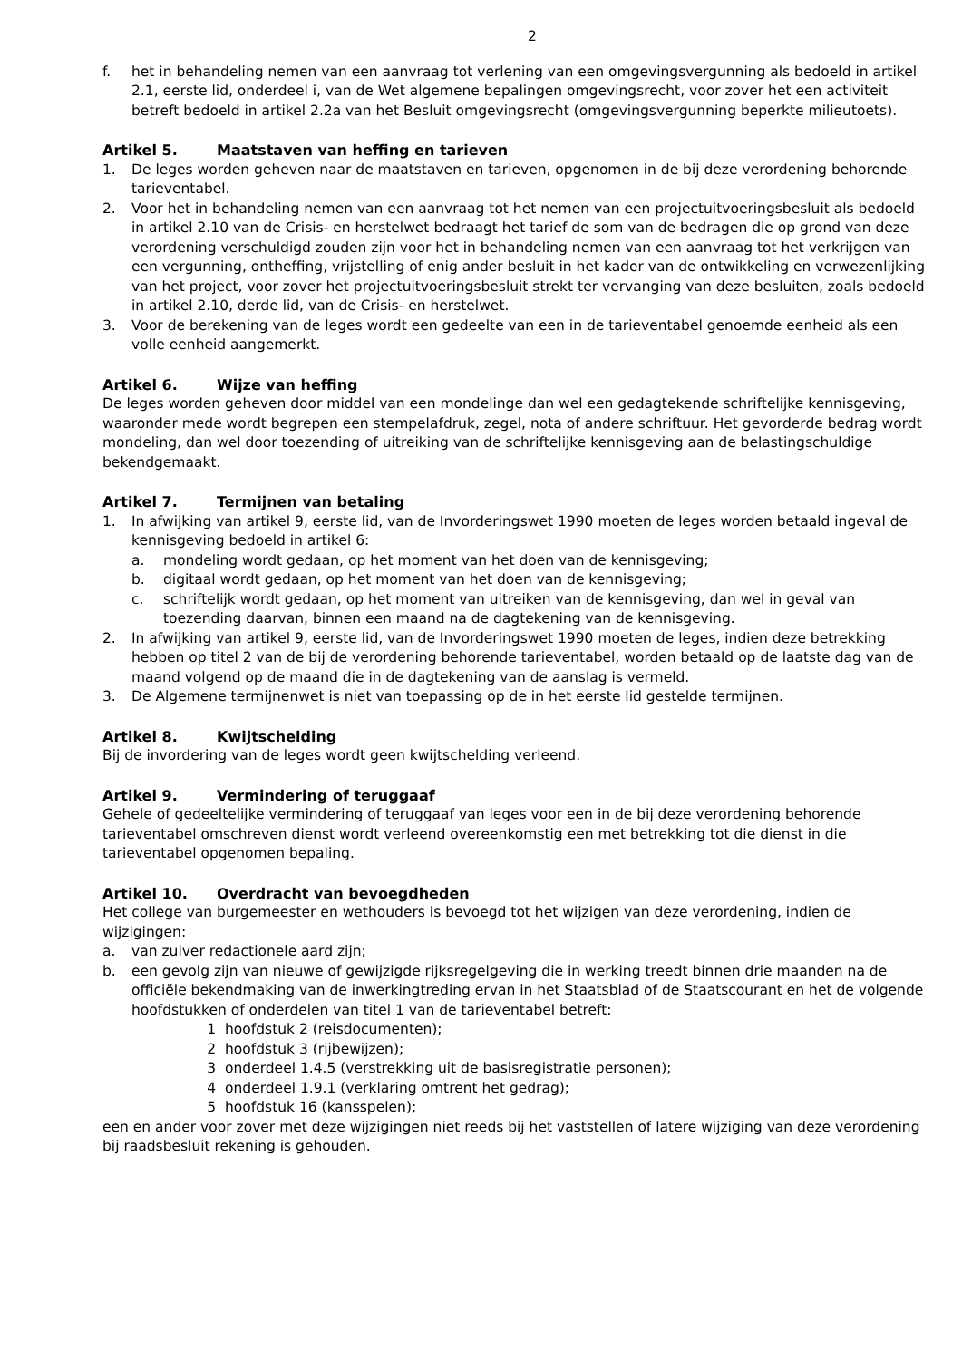2
f. het in behandeling nemen van een aanvraag tot verlening van een omgevingsvergunning als bedoeld in artikel 2.1, eerste lid, onderdeel i, van de Wet algemene bepalingen omgevingsrecht, voor zover het een activiteit betreft bedoeld in artikel 2.2a van het Besluit omgevingsrecht (omgevingsvergunning beperkte milieutoets).
Artikel 5. Maatstaven van heffing en tarieven
1. De leges worden geheven naar de maatstaven en tarieven, opgenomen in de bij deze verordening behorende tarieventabel.
2. Voor het in behandeling nemen van een aanvraag tot het nemen van een projectuitvoeringsbesluit als bedoeld in artikel 2.10 van de Crisis- en herstelwet bedraagt het tarief de som van de bedragen die op grond van deze verordening verschuldigd zouden zijn voor het in behandeling nemen van een aanvraag tot het verkrijgen van een vergunning, ontheffing, vrijstelling of enig ander besluit in het kader van de ontwikkeling en verwezenlijking van het project, voor zover het projectuitvoeringsbesluit strekt ter vervanging van deze besluiten, zoals bedoeld in artikel 2.10, derde lid, van de Crisis- en herstelwet.
3. Voor de berekening van de leges wordt een gedeelte van een in de tarieventabel genoemde eenheid als een volle eenheid aangemerkt.
Artikel 6. Wijze van heffing
De leges worden geheven door middel van een mondelinge dan wel een gedagtekende schriftelijke kennisgeving, waaronder mede wordt begrepen een stempelafdruk, zegel, nota of andere schriftuur. Het gevorderde bedrag wordt mondeling, dan wel door toezending of uitreiking van de schriftelijke kennisgeving aan de belastingschuldige bekendgemaakt.
Artikel 7. Termijnen van betaling
1. In afwijking van artikel 9, eerste lid, van de Invorderingswet 1990 moeten de leges worden betaald ingeval de kennisgeving bedoeld in artikel 6:
a. mondeling wordt gedaan, op het moment van het doen van de kennisgeving;
b. digitaal wordt gedaan, op het moment van het doen van de kennisgeving;
c. schriftelijk wordt gedaan, op het moment van uitreiken van de kennisgeving, dan wel in geval van toezending daarvan, binnen een maand na de dagtekening van de kennisgeving.
2. In afwijking van artikel 9, eerste lid, van de Invorderingswet 1990 moeten de leges, indien deze betrekking hebben op titel 2 van de bij de verordening behorende tarieventabel, worden betaald op de laatste dag van de maand volgend op de maand die in de dagtekening van de aanslag is vermeld.
3. De Algemene termijnenwet is niet van toepassing op de in het eerste lid gestelde termijnen.
Artikel 8. Kwijtschelding
Bij de invordering van de leges wordt geen kwijtschelding verleend.
Artikel 9. Vermindering of teruggaaf
Gehele of gedeeltelijke vermindering of teruggaaf van leges voor een in de bij deze verordening behorende tarieventabel omschreven dienst wordt verleend overeenkomstig een met betrekking tot die dienst in die tarieventabel opgenomen bepaling.
Artikel 10. Overdracht van bevoegdheden
Het college van burgemeester en wethouders is bevoegd tot het wijzigen van deze verordening, indien de wijzigingen:
a. van zuiver redactionele aard zijn;
b. een gevolg zijn van nieuwe of gewijzigde rijksregelgeving die in werking treedt binnen drie maanden na de officiële bekendmaking van de inwerkingtreding ervan in het Staatsblad of de Staatscourant en het de volgende hoofdstukken of onderdelen van titel 1 van de tarieventabel betreft:
1 hoofdstuk 2 (reisdocumenten);
2 hoofdstuk 3 (rijbewijzen);
3 onderdeel 1.4.5 (verstrekking uit de basisregistratie personen);
4 onderdeel 1.9.1 (verklaring omtrent het gedrag);
5 hoofdstuk 16 (kansspelen);
een en ander voor zover met deze wijzigingen niet reeds bij het vaststellen of latere wijziging van deze verordening bij raadsbesluit rekening is gehouden.